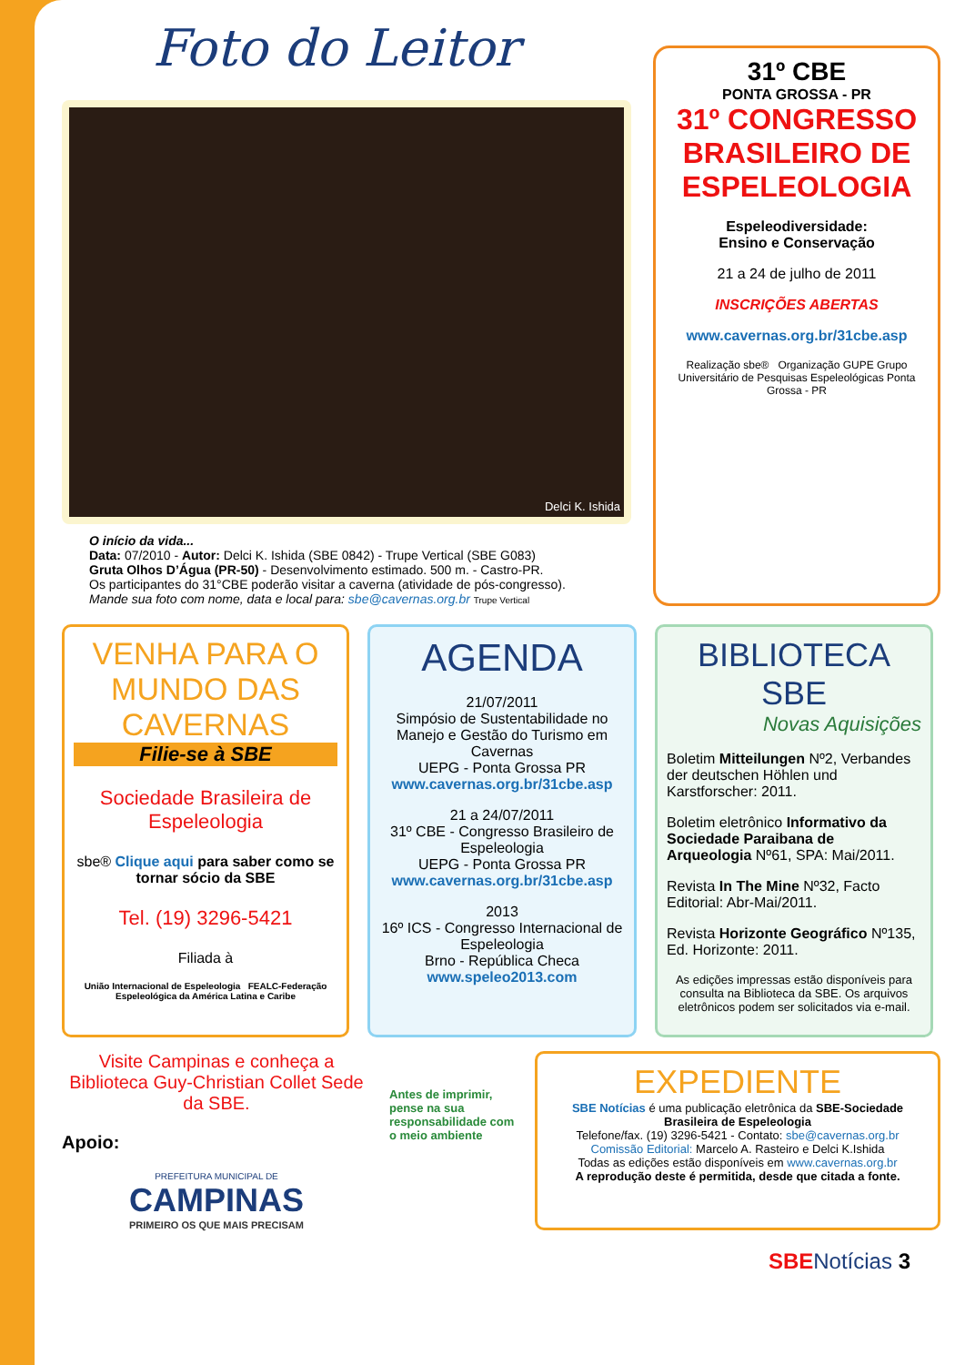Foto do Leitor
Delci K. Ishida
O início da vida...
Data: 07/2010 - Autor: Delci K. Ishida (SBE 0842) - Trupe Vertical (SBE G083)
Gruta Olhos D’Água (PR-50) - Desenvolvimento estimado. 500 m. - Castro-PR.
Os participantes do 31°CBE poderão visitar a caverna (atividade de pós-congresso).
Mande sua foto com nome, data e local para: sbe@cavernas.org.br Trupe Vertical
31º CBE
PONTA GROSSA - PR
31º CONGRESSO BRASILEIRO DE ESPELEOLOGIA
Espeleodiversidade:
Ensino e Conservação
21 a 24 de julho de 2011
INSCRIÇÕES ABERTAS
www.cavernas.org.br/31cbe.asp
Realização sbe® Organização GUPE Grupo Universitário de Pesquisas Espeleológicas Ponta Grossa - PR
VENHA PARA O MUNDO DAS CAVERNAS
Filie-se à SBE
Sociedade Brasileira de Espeleologia
sbe® Clique aqui para saber como se tornar sócio da SBE
Tel. (19) 3296-5421
Filiada à
União Internacional de Espeleologia FEALC-Federação Espeleológica da América Latina e Caribe
AGENDA
21/07/2011
Simpósio de Sustentabilidade no Manejo e Gestão do Turismo em Cavernas
UEPG - Ponta Grossa PR
www.cavernas.org.br/31cbe.asp
21 a 24/07/2011
31º CBE - Congresso Brasileiro de Espeleologia
UEPG - Ponta Grossa PR
www.cavernas.org.br/31cbe.asp
2013
16º ICS - Congresso Internacional de Espeleologia
Brno - República Checa
www.speleo2013.com
BIBLIOTECA SBE
Novas Aquisições
Boletim Mitteilungen Nº2, Verbandes der deutschen Höhlen und Karstforscher: 2011.
Boletim eletrônico Informativo da Sociedade Paraibana de Arqueologia Nº61, SPA: Mai/2011.
Revista In The Mine Nº32, Facto Editorial: Abr-Mai/2011.
Revista Horizonte Geográfico Nº135, Ed. Horizonte: 2011.
As edições impressas estão disponíveis para consulta na Biblioteca da SBE. Os arquivos eletrônicos podem ser solicitados via e-mail.
Visite Campinas e conheça a Biblioteca Guy-Christian Collet Sede da SBE.
Apoio:
PREFEITURA MUNICIPAL DE
CAMPINAS
PRIMEIRO OS QUE MAIS PRECISAM
Antes de imprimir, pense na sua responsabilidade com o meio ambiente
EXPEDIENTE
SBE Notícias é uma publicação eletrônica da SBE-Sociedade Brasileira de Espeleologia
Telefone/fax. (19) 3296-5421 - Contato: sbe@cavernas.org.br
Comissão Editorial: Marcelo A. Rasteiro e Delci K.Ishida
Todas as edições estão disponíveis em www.cavernas.org.br
A reprodução deste é permitida, desde que citada a fonte.
SBE Notícias 3